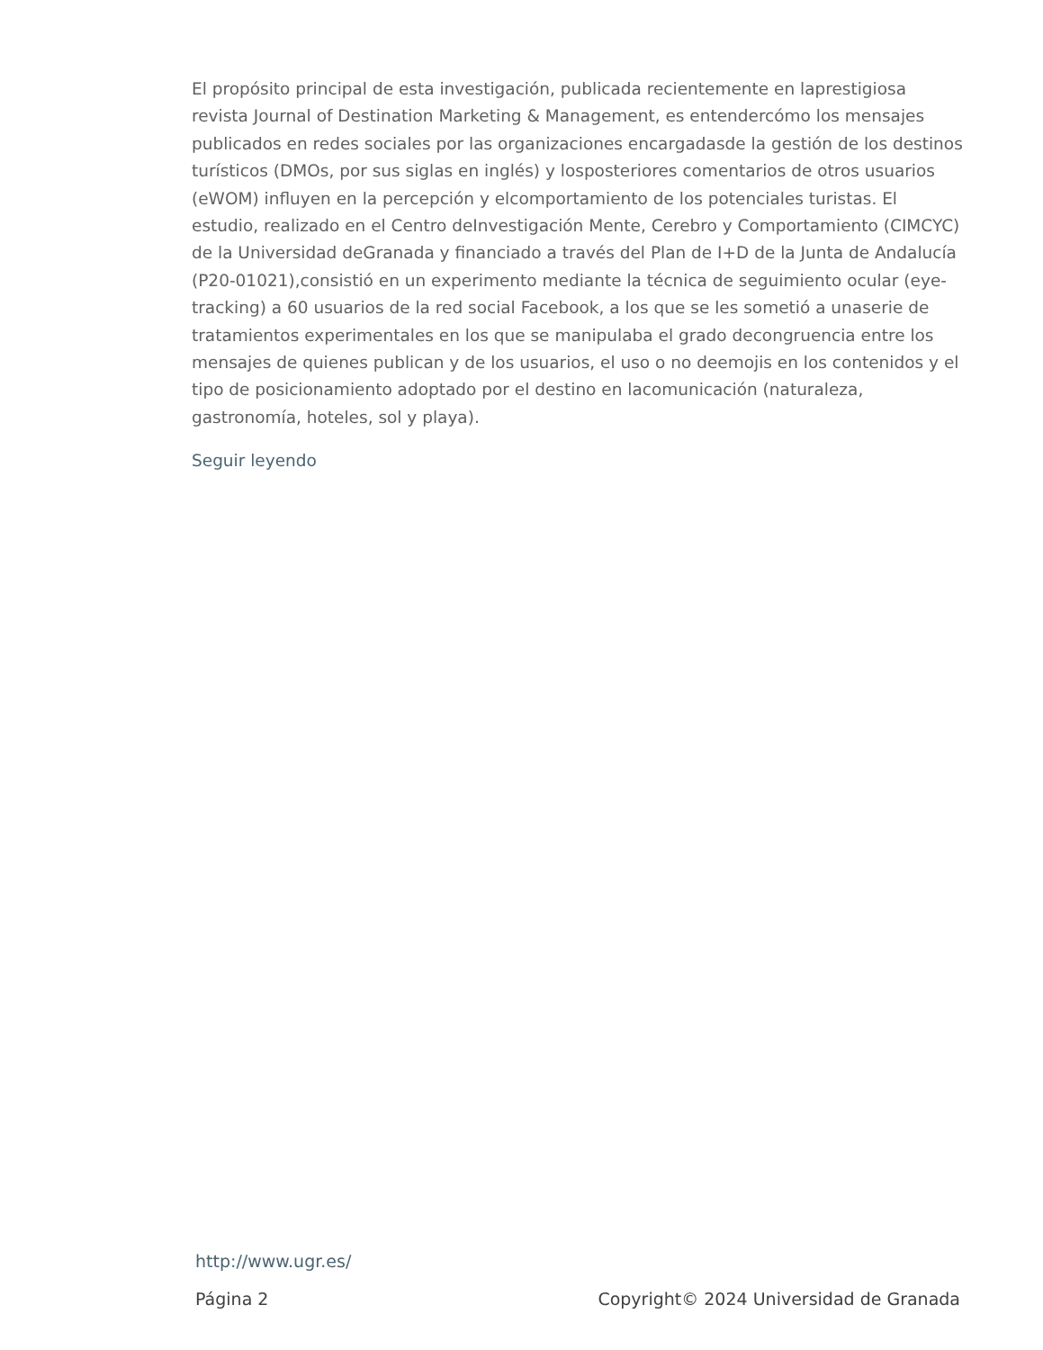El propósito principal de esta investigación, publicada recientemente en laprestigiosa revista Journal of Destination Marketing & Management, es entendercómo los mensajes publicados en redes sociales por las organizaciones encargadasde la gestión de los destinos turísticos (DMOs, por sus siglas en inglés) y losposteriores comentarios de otros usuarios (eWOM) influyen en la percepción y elcomportamiento de los potenciales turistas. El estudio, realizado en el Centro deInvestigación Mente, Cerebro y Comportamiento (CIMCYC) de la Universidad deGranada y financiado a través del Plan de I+D de la Junta de Andalucía (P20-01021),consistió en un experimento mediante la técnica de seguimiento ocular (eye-tracking) a 60 usuarios de la red social Facebook, a los que se les sometió a unaserie de tratamientos experimentales en los que se manipulaba el grado decongruencia entre los mensajes de quienes publican y de los usuarios, el uso o no deemojis en los contenidos y el tipo de posicionamiento adoptado por el destino en lacomunicación (naturaleza, gastronomía, hoteles, sol y playa).
Seguir leyendo
http://www.ugr.es/
Página 2 Copyright© 2024 Universidad de Granada